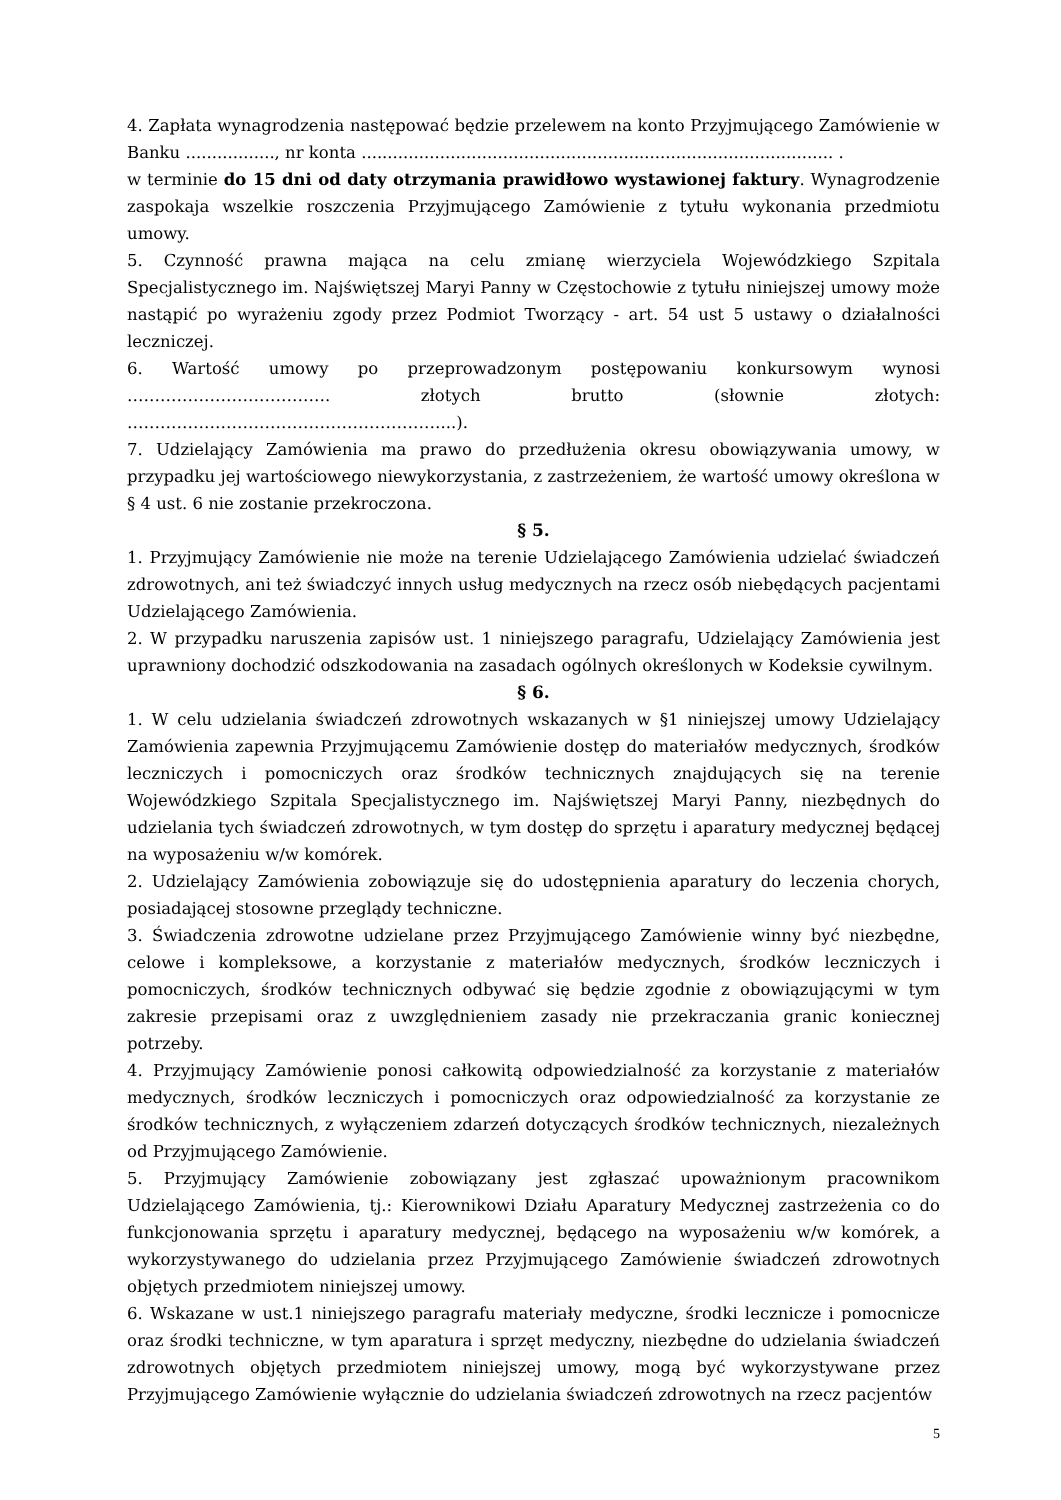4. Zapłata wynagrodzenia następować będzie przelewem na konto Przyjmującego Zamówienie w Banku ................., nr konta .......................................................................................... .
w terminie do 15 dni od daty otrzymania prawidłowo wystawionej faktury. Wynagrodzenie zaspokaja wszelkie roszczenia Przyjmującego Zamówienie z tytułu wykonania przedmiotu umowy.
5. Czynność prawna mająca na celu zmianę wierzyciela Wojewódzkiego Szpitala Specjalistycznego im. Najświętszej Maryi Panny w Częstochowie z tytułu niniejszej umowy może nastąpić po wyrażeniu zgody przez Podmiot Tworzący - art. 54 ust 5 ustawy o działalności leczniczej.
6. Wartość umowy po przeprowadzonym postępowaniu konkursowym wynosi ………………………………. złotych brutto (słownie złotych: …………………………………………………...).
7. Udzielający Zamówienia ma prawo do przedłużenia okresu obowiązywania umowy, w przypadku jej wartościowego niewykorzystania, z zastrzeżeniem, że wartość umowy określona w § 4 ust. 6 nie zostanie przekroczona.
§ 5.
1. Przyjmujący Zamówienie nie może na terenie Udzielającego Zamówienia udzielać świadczeń zdrowotnych, ani też świadczyć innych usług medycznych na rzecz osób niebędących pacjentami Udzielającego Zamówienia.
2. W przypadku naruszenia zapisów ust. 1 niniejszego paragrafu, Udzielający Zamówienia jest uprawniony dochodzić odszkodowania na zasadach ogólnych określonych w Kodeksie cywilnym.
§ 6.
1. W celu udzielania świadczeń zdrowotnych wskazanych w §1 niniejszej umowy Udzielający Zamówienia zapewnia Przyjmującemu Zamówienie dostęp do materiałów medycznych, środków leczniczych i pomocniczych oraz środków technicznych znajdujących się na terenie Wojewódzkiego Szpitala Specjalistycznego im. Najświętszej Maryi Panny, niezbędnych do udzielania tych świadczeń zdrowotnych, w tym dostęp do sprzętu i aparatury medycznej będącej na wyposażeniu w/w komórek.
2. Udzielający Zamówienia zobowiązuje się do udostępnienia aparatury do leczenia chorych, posiadającej stosowne przeglądy techniczne.
3. Świadczenia zdrowotne udzielane przez Przyjmującego Zamówienie winny być niezbędne, celowe i kompleksowe, a korzystanie z materiałów medycznych, środków leczniczych i pomocniczych, środków technicznych odbywać się będzie zgodnie z obowiązującymi w tym zakresie przepisami oraz z uwzględnieniem zasady nie przekraczania granic koniecznej potrzeby.
4. Przyjmujący Zamówienie ponosi całkowitą odpowiedzialność za korzystanie z materiałów medycznych, środków leczniczych i pomocniczych oraz odpowiedzialność za korzystanie ze środków technicznych, z wyłączeniem zdarzeń dotyczących środków technicznych, niezależnych od Przyjmującego Zamówienie.
5. Przyjmujący Zamówienie zobowiązany jest zgłaszać upoważnionym pracownikom Udzielającego Zamówienia, tj.: Kierownikowi Działu Aparatury Medycznej zastrzeżenia co do funkcjonowania sprzętu i aparatury medycznej, będącego na wyposażeniu w/w komórek, a wykorzystywanego do udzielania przez Przyjmującego Zamówienie świadczeń zdrowotnych objętych przedmiotem niniejszej umowy.
6. Wskazane w ust.1 niniejszego paragrafu materiały medyczne, środki lecznicze i pomocnicze oraz środki techniczne, w tym aparatura i sprzęt medyczny, niezbędne do udzielania świadczeń zdrowotnych objętych przedmiotem niniejszej umowy, mogą być wykorzystywane przez Przyjmującego Zamówienie wyłącznie do udzielania świadczeń zdrowotnych na rzecz pacjentów
5